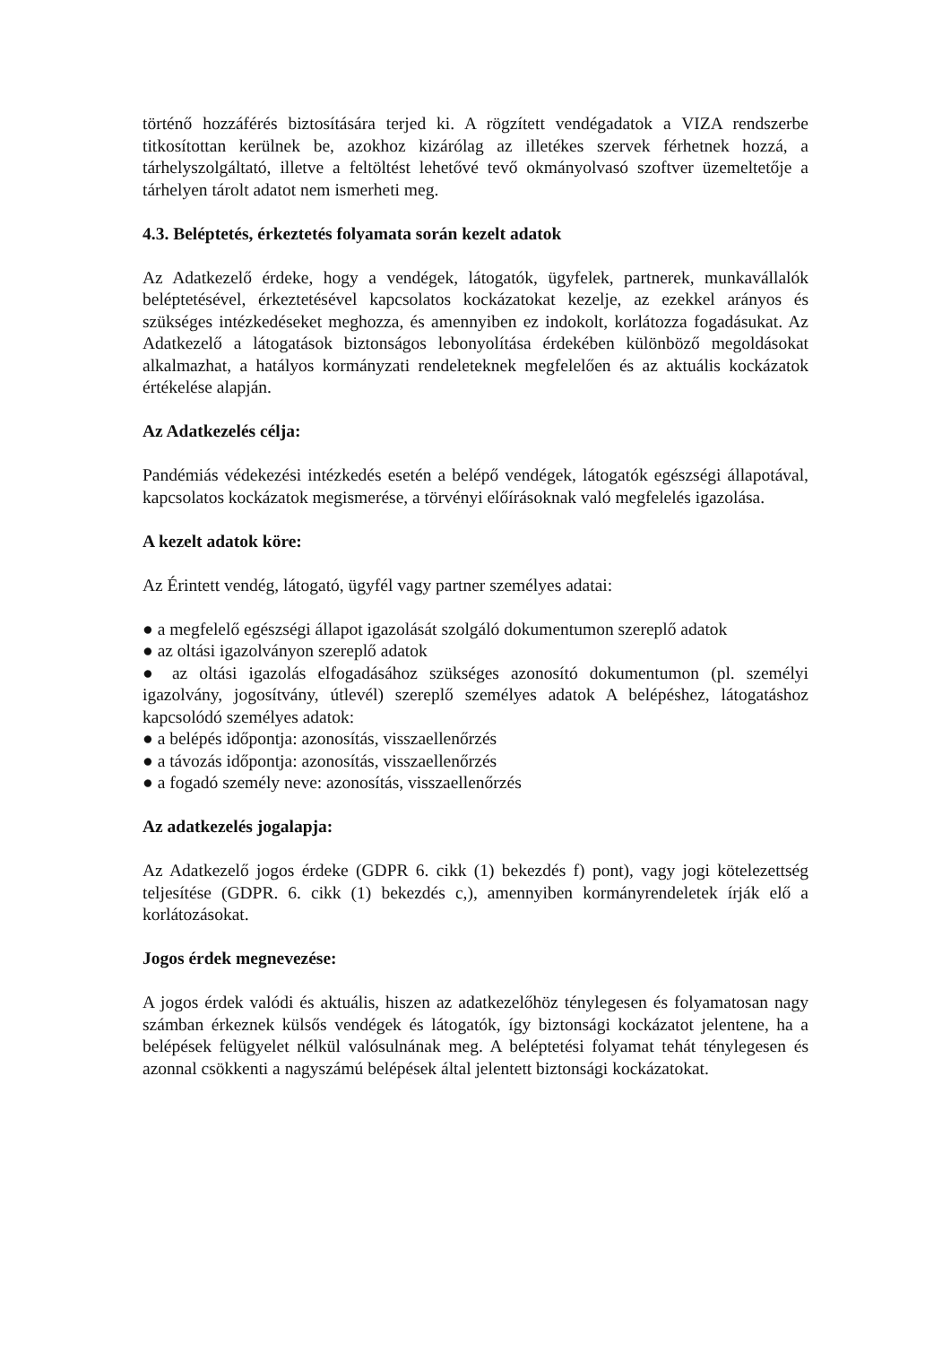történő hozzáférés biztosítására terjed ki. A rögzített vendégadatok a VIZA rendszerbe titkosítottan kerülnek be, azokhoz kizárólag az illetékes szervek férhetnek hozzá, a tárhelyszolgáltató, illetve a feltöltést lehetővé tevő okmányolvasó szoftver üzemeltetője a tárhelyen tárolt adatot nem ismerheti meg.
4.3. Beléptetés, érkeztetés folyamata során kezelt adatok
Az Adatkezelő érdeke, hogy a vendégek, látogatók, ügyfelek, partnerek, munkavállalók beléptetésével, érkeztetésével kapcsolatos kockázatokat kezelje, az ezekkel arányos és szükséges intézkedéseket meghozza, és amennyiben ez indokolt, korlátozza fogadásukat. Az Adatkezelő a látogatások biztonságos lebonyolítása érdekében különböző megoldásokat alkalmazhat, a hatályos kormányzati rendeleteknek megfelelően és az aktuális kockázatok értékelése alapján.
Az Adatkezelés célja:
Pandémiás védekezési intézkedés esetén a belépő vendégek, látogatók egészségi állapotával, kapcsolatos kockázatok megismerése, a törvényi előírásoknak való megfelelés igazolása.
A kezelt adatok köre:
Az Érintett vendég, látogató, ügyfél vagy partner személyes adatai:
● a megfelelő egészségi állapot igazolását szolgáló dokumentumon szereplő adatok
● az oltási igazolványon szereplő adatok
● az oltási igazolás elfogadásához szükséges azonosító dokumentumon (pl. személyi igazolvány, jogosítvány, útlevél) szereplő személyes adatok A belépéshez, látogatáshoz kapcsolódó személyes adatok:
● a belépés időpontja: azonosítás, visszaellenőrzés
● a távozás időpontja: azonosítás, visszaellenőrzés
● a fogadó személy neve: azonosítás, visszaellenőrzés
Az adatkezelés jogalapja:
Az Adatkezelő jogos érdeke (GDPR 6. cikk (1) bekezdés f) pont), vagy jogi kötelezettség teljesítése (GDPR. 6. cikk (1) bekezdés c,), amennyiben kormányrendeletek írják elő a korlátozásokat.
Jogos érdek megnevezése:
A jogos érdek valódi és aktuális, hiszen az adatkezelőhöz ténylegesen és folyamatosan nagy számban érkeznek külsős vendégek és látogatók, így biztonsági kockázatot jelentene, ha a belépések felügyelet nélkül valósulnának meg. A beléptetési folyamat tehát ténylegesen és azonnal csökkenti a nagyszámú belépések által jelentett biztonsági kockázatokat.